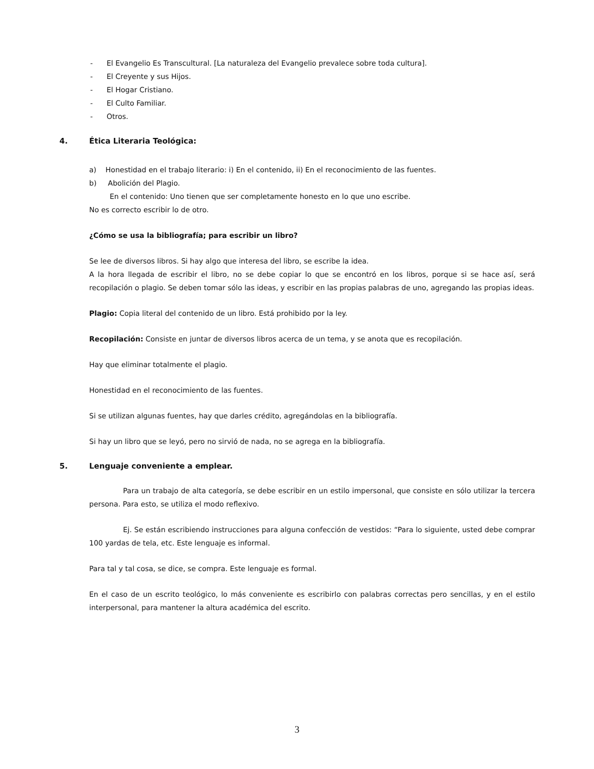- El Evangelio Es Transcultural. [La naturaleza del Evangelio prevalece sobre toda cultura].
- El Creyente y sus Hijos.
- El Hogar Cristiano.
- El Culto Familiar.
- Otros.
4. Ética Literaria Teológica:
a) Honestidad en el trabajo literario: i) En el contenido, ii) En el reconocimiento de las fuentes.
b) Abolición del Plagio.
En el contenido: Uno tienen que ser completamente honesto en lo que uno escribe.
No es correcto escribir lo de otro.
¿Cómo se usa la bibliografía; para escribir un libro?
Se lee de diversos libros. Si hay algo que interesa del libro, se escribe la idea.
A la hora llegada de escribir el libro, no se debe copiar lo que se encontró en los libros, porque si se hace así, será recopilación o plagio. Se deben tomar sólo las ideas, y escribir en las propias palabras de uno, agregando las propias ideas.
Plagio: Copia literal del contenido de un libro. Está prohibido por la ley.
Recopilación: Consiste en juntar de diversos libros acerca de un tema, y se anota que es recopilación.
Hay que eliminar totalmente el plagio.
Honestidad en el reconocimiento de las fuentes.
Si se utilizan algunas fuentes, hay que darles crédito, agregándolas en la bibliografía.
Si hay un libro que se leyó, pero no sirvió de nada, no se agrega en la bibliografía.
5. Lenguaje conveniente a emplear.
Para un trabajo de alta categoría, se debe escribir en un estilo impersonal, que consiste en sólo utilizar la tercera persona. Para esto, se utiliza el modo reflexivo.
Ej. Se están escribiendo instrucciones para alguna confección de vestidos: “Para lo siguiente, usted debe comprar 100 yardas de tela, etc. Este lenguaje es informal.
Para tal y tal cosa, se dice, se compra. Este lenguaje es formal.
En el caso de un escrito teológico, lo más conveniente es escribirlo con palabras correctas pero sencillas, y en el estilo interpersonal, para mantener la altura académica del escrito.
3